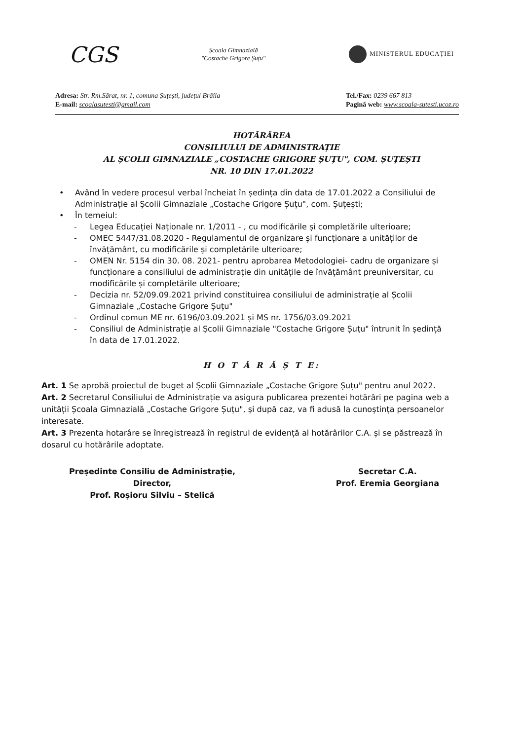CGS
Școala Gimnazială
"Costache Grigore Șuțu"
MINISTERUL EDUCAȚIEI
Adresa: Str. Rm.Sărat, nr. 1, comuna Șuțești, județul Brăila
E-mail: scoalasutesti@gmail.com
Tel./Fax: 0239 667 813
Pagină web: www.scoala-sutesti.ucoz.ro
HOTĂRÂREA
CONSILIULUI DE ADMINISTRAȚIE
AL ȘCOLII GIMNAZIALE „COSTACHE GRIGORE ȘUȚU", COM. ȘUȚEȘTI
NR. 10 DIN 17.01.2022
• Având în vedere procesul verbal încheiat în ședința din data de 17.01.2022 a Consiliului de Administrație al Școlii Gimnaziale „Costache Grigore Șuțu", com. Șuțești;
• În temeiul:
- Legea Educației Naționale nr. 1/2011 - , cu modificările și completările ulterioare;
- OMEC 5447/31.08.2020 - Regulamentul de organizare și funcționare a unităților de învățământ, cu modificările și completările ulterioare;
- OMEN Nr. 5154 din 30. 08. 2021- pentru aprobarea Metodologiei- cadru de organizare și funcționare a consiliului de administrație din unitățile de învățământ preuniversitar, cu modificările și completările ulterioare;
- Decizia nr. 52/09.09.2021 privind constituirea consiliului de administrație al Școlii Gimnaziale „Costache Grigore Șuțu"
- Ordinul comun ME nr. 6196/03.09.2021 și MS nr. 1756/03.09.2021
- Consiliul de Administrație al Școlii Gimnaziale "Costache Grigore Șuțu" întrunit în ședință în data de 17.01.2022.
H O T Ă R Ă Ș T E:
Art. 1 Se aprobă proiectul de buget al Școlii Gimnaziale „Costache Grigore Șuțu" pentru anul 2022.
Art. 2 Secretarul Consiliului de Administrație va asigura publicarea prezentei hotărâri pe pagina web a unității Școala Gimnazială „Costache Grigore Șuțu", și după caz, va fi adusă la cunoștința persoanelor interesate.
Art. 3 Prezenta hotarâre se înregistrează în registrul de evidență al hotărârilor C.A. și se păstrează în dosarul cu hotărârile adoptate.
Președinte Consiliu de Administrație,
Director,
Prof. Roșioru Silviu – Stelică
Secretar C.A.
Prof. Eremia Georgiana